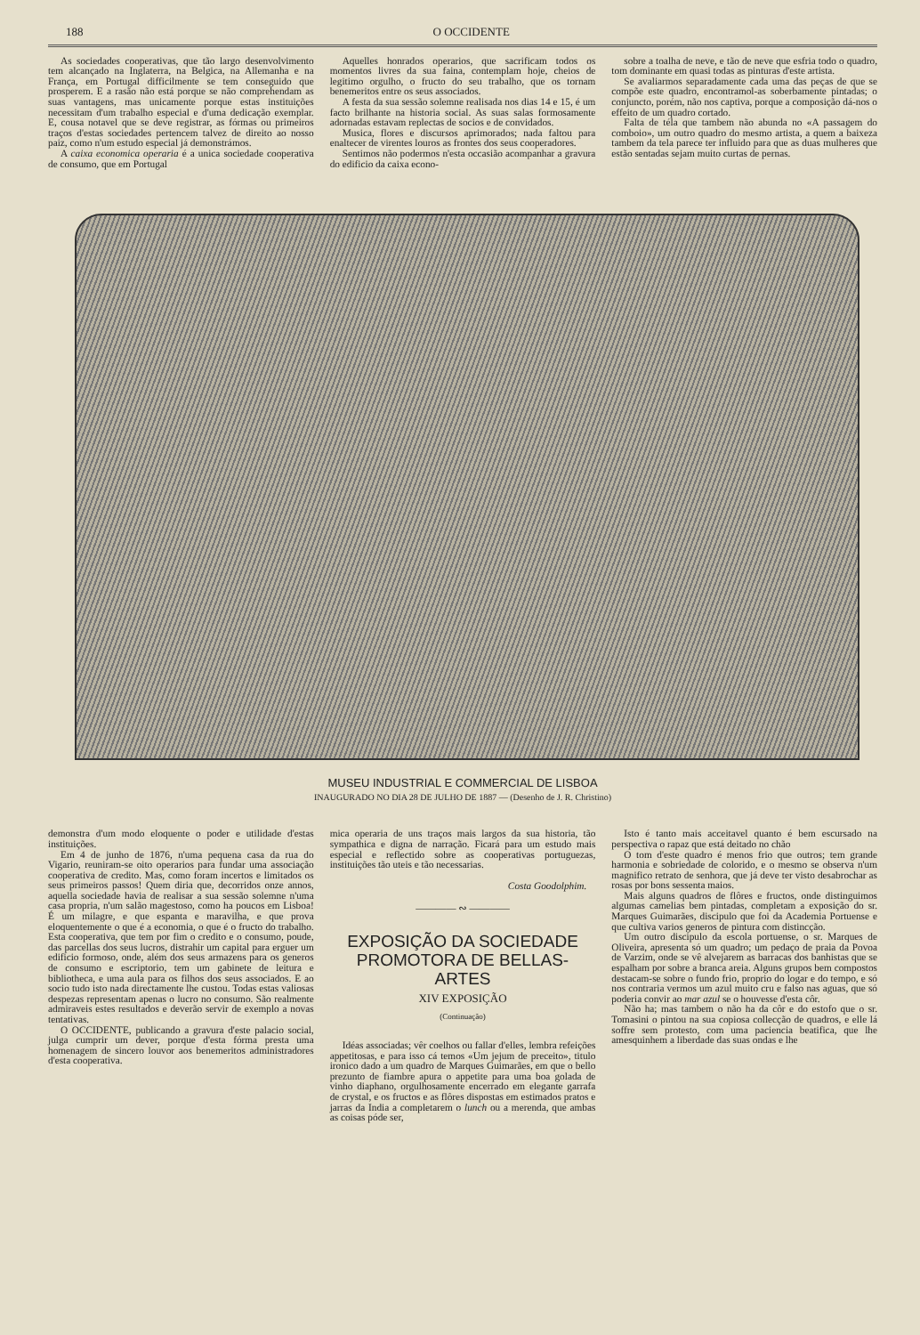188 O OCCIDENTE
As sociedades cooperativas, que tão largo desenvolvimento tem alcançado na Inglaterra, na Belgica, na Allemanha e na França, em Portugal difficilmente se tem conseguido que prosperem. E a rasão não está porque se não comprehendam as suas vantagens, mas unicamente porque estas instituições necessitam d'um trabalho especial e d'uma dedicação exemplar. E, cousa notavel que se deve registrar, as fórmas ou primeiros traços d'estas sociedades pertencem talvez de direito ao nosso paiz, como n'um estudo especial já demonstrámos.
A caixa economica operaria é a unica sociedade cooperativa de consumo, que em Portugal
Aquelles honrados operarios, que sacrificam todos os momentos livres da sua faina, contemplam hoje, cheios de legitimo orgulho, o fructo do seu trabalho, que os tornam benemeritos entre os seus associados.
A festa da sua sessão solemne realisada nos dias 14 e 15, é um facto brilhante na historia social. As suas salas formosamente adornadas estavam replectas de socios e de convidados.
Musica, flores e discursos aprimorados; nada faltou para enaltecer de virentes louros as frontes dos seus cooperadores.
Sentimos não podermos n'esta occasião acompanhar a gravura do edificio da caixa econo-
sobre a toalha de neve, e tão de neve que esfria todo o quadro, tom dominante em quasi todas as pinturas d'este artista.
Se avaliarmos separadamente cada uma das peças de que se compõe este quadro, encontramol-as soberbamente pintadas; o conjuncto, porém, não nos captiva, porque a composição dá-nos o effeito de um quadro cortado.
Falta de téla que tambem não abunda no «A passagem do comboio», um outro quadro do mesmo artista, a quem a baixeza tambem da tela parece ter influido para que as duas mulheres que estão sentadas sejam muito curtas de pernas.
MUSEU INDUSTRIAL E COMMERCIAL DE LISBOA
INAUGURADO NO DIA 28 DE JULHO DE 1887 — (Desenho de J. R. Christino)
demonstra d'um modo eloquente o poder e utilidade d'estas instituições.
Em 4 de junho de 1876, n'uma pequena casa da rua do Vigario, reuniram-se oito operarios para fundar uma associação cooperativa de credito. Mas, como foram incertos e limitados os seus primeiros passos! Quem diria que, decorridos onze annos, aquella sociedade havia de realisar a sua sessão solemne n'uma casa propria, n'um salão magestoso, como ha poucos em Lisboa! É um milagre, e que espanta e maravilha, e que prova eloquentemente o que é a economia, o que é o fructo do trabalho. Esta cooperativa, que tem por fim o credito e o consumo, poude, das parcellas dos seus lucros, distrahir um capital para erguer um edificio formoso, onde, além dos seus armazens para os generos de consumo e escriptorio, tem um gabinete de leitura e bibliotheca, e uma aula para os filhos dos seus associados. E ao socio tudo isto nada directamente lhe custou. Todas estas valiosas despezas representam apenas o lucro no consumo. São realmente admiraveis estes resultados e deverão servir de exemplo a novas tentativas.
O OCCIDENTE, publicando a gravura d'este palacio social, julga cumprir um dever, porque d'esta fórma presta uma homenagem de sincero louvor aos benemeritos administradores d'esta cooperativa.
mica operaria de uns traços mais largos da sua historia, tão sympathica e digna de narração. Ficará para um estudo mais especial e reflectido sobre as cooperativas portuguezas, instituições tão uteis e tão necessarias.
Costa Goodolphim.
———— ∾ ————
EXPOSIÇÃO DA SOCIEDADE PROMOTORA DE BELLAS-ARTES
XIV EXPOSIÇÃO
(Continuação)
Idéas associadas; vêr coelhos ou fallar d'elles, lembra refeições appetitosas, e para isso cá temos «Um jejum de preceito», titulo ironico dado a um quadro de Marques Guimarães, em que o bello prezunto de fiambre apura o appetite para uma boa golada de vinho diaphano, orgulhosamente encerrado em elegante garrafa de crystal, e os fructos e as flôres dispostas em estimados pratos e jarras da India a completarem o lunch ou a merenda, que ambas as coisas póde ser,
Isto é tanto mais acceitavel quanto é bem escursado na perspectiva o rapaz que está deitado no chão
O tom d'este quadro é menos frio que outros; tem grande harmonia e sobriedade de colorido, e o mesmo se observa n'um magnifico retrato de senhora, que já deve ter visto desabrochar as rosas por bons sessenta maios.
Mais alguns quadros de flôres e fructos, onde distinguimos algumas camelias bem pintadas, completam a exposição do sr. Marques Guimarães, discipulo que foi da Academia Portuense e que cultiva varios generos de pintura com distincção.
Um outro discipulo da escola portuense, o sr. Marques de Oliveira, apresenta só um quadro; um pedaço de praia da Povoa de Varzim, onde se vê alvejarem as barracas dos banhistas que se espalham por sobre a branca areia. Alguns grupos bem compostos destacam-se sobre o fundo frio, proprio do logar e do tempo, e só nos contraria vermos um azul muito cru e falso nas aguas, que só poderia convir ao mar azul se o houvesse d'esta côr.
Não ha; mas tambem o não ha da côr e do estofo que o sr. Tomasini o pintou na sua copiosa collecção de quadros, e elle lá soffre sem protesto, com uma paciencia beatifica, que lhe amesquinhem a liberdade das suas ondas e lhe